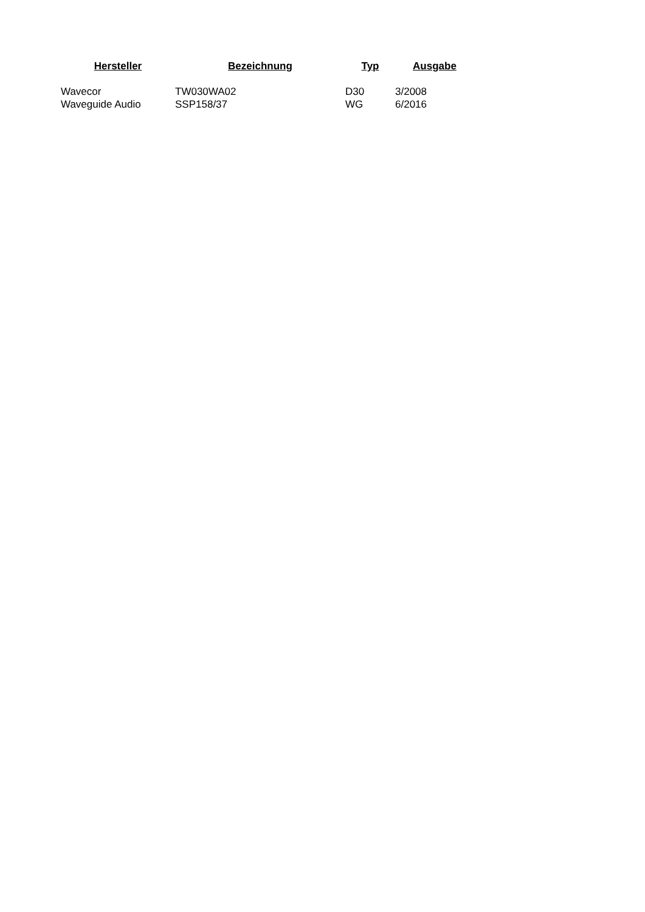| Hersteller | Bezeichnung | Typ | Ausgabe |
| --- | --- | --- | --- |
| Wavecor | TW030WA02 | D30 | 3/2008 |
| Waveguide Audio | SSP158/37 | WG | 6/2016 |